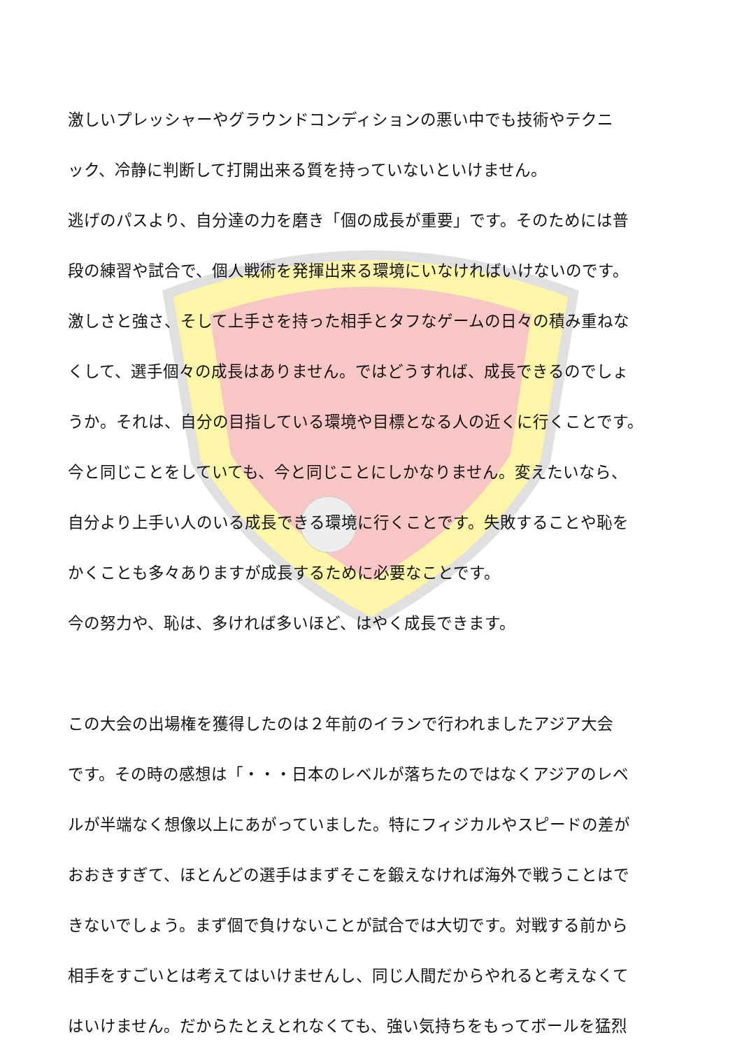激しいプレッシャーやグラウンドコンディションの悪い中でも技術やテクニ
ック、冷静に判断して打開出来る質を持っていないといけません。
逃げのパスより、自分達の力を磨き「個の成長が重要」です。そのためには普
段の練習や試合で、個人戦術を発揮出来る環境にいなければいけないのです。
激しさと強さ、そして上手さを持った相手とタフなゲームの日々の積み重ねな
くして、選手個々の成長はありません。ではどうすれば、成長できるのでしょ
うか。それは、自分の目指している環境や目標となる人の近くに行くことです。
今と同じことをしていても、今と同じことにしかなりません。変えたいなら、
自分より上手い人のいる成長できる環境に行くことです。失敗することや恥を
かくことも多々ありますが成長するために必要なことです。
今の努力や、恥は、多ければ多いほど、はやく成長できます。
この大会の出場権を獲得したのは２年前のイランで行われましたアジア大会
です。その時の感想は「・・・日本のレベルが落ちたのではなくアジアのレベ
ルが半端なく想像以上にあがっていました。特にフィジカルやスピードの差が
おおきすぎて、ほとんどの選手はまずそこを鍛えなければ海外で戦うことはで
きないでしょう。まず個で負けないことが試合では大切です。対戦する前から
相手をすごいとは考えてはいけませんし、同じ人間だからやれると考えなくて
はいけません。だからたとえとれなくても、強い気持ちをもってボールを猛烈